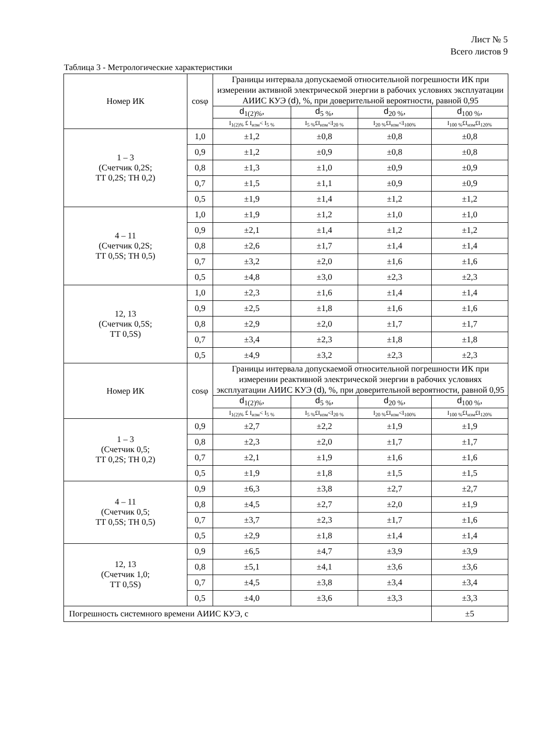Лист № 5
Всего листов 9
Таблица 3 - Метрологические характеристики
| Номер ИК | cosφ | Границы интервала допускаемой относительной погрешности ИК при измерении активной электрической энергии в рабочих условиях эксплуатации АИИС КУЭ ( d ), %, при доверительной вероятности, равной 0,95 | | | |
| --- | --- | --- | --- | --- | --- |
| | | d<sub>1(2)%</sub>, | d<sub>5 %</sub>, | d<sub>20 %</sub>, | d<sub>100 %</sub>, |
| | | I<sub>1(2)%</sub> £ I<sub>изм</sub>< I<sub>5 %</sub> | I<sub>5 %</sub>£I<sub>изм</sub><I<sub>20 %</sub> | I<sub>20 %</sub>£I<sub>изм</sub><I<sub>100%</sub> | I<sub>100 %</sub>£I<sub>изм</sub>£I<sub>120%</sub> |
| 1 – 3 (Счетчик 0,2S; ТТ 0,2S; ТН 0,2) | 1,0 | ±1,2 | ±0,8 | ±0,8 | ±0,8 |
| | 0,9 | ±1,2 | ±0,9 | ±0,8 | ±0,8 |
| | 0,8 | ±1,3 | ±1,0 | ±0,9 | ±0,9 |
| | 0,7 | ±1,5 | ±1,1 | ±0,9 | ±0,9 |
| | 0,5 | ±1,9 | ±1,4 | ±1,2 | ±1,2 |
| 4 – 11 (Счетчик 0,2S; ТТ 0,5S; ТН 0,5) | 1,0 | ±1,9 | ±1,2 | ±1,0 | ±1,0 |
| | 0,9 | ±2,1 | ±1,4 | ±1,2 | ±1,2 |
| | 0,8 | ±2,6 | ±1,7 | ±1,4 | ±1,4 |
| | 0,7 | ±3,2 | ±2,0 | ±1,6 | ±1,6 |
| | 0,5 | ±4,8 | ±3,0 | ±2,3 | ±2,3 |
| 12, 13 (Счетчик 0,5S; ТТ 0,5S) | 1,0 | ±2,3 | ±1,6 | ±1,4 | ±1,4 |
| | 0,9 | ±2,5 | ±1,8 | ±1,6 | ±1,6 |
| | 0,8 | ±2,9 | ±2,0 | ±1,7 | ±1,7 |
| | 0,7 | ±3,4 | ±2,3 | ±1,8 | ±1,8 |
| | 0,5 | ±4,9 | ±3,2 | ±2,3 | ±2,3 |
| Номер ИК | cosφ | Границы интервала допускаемой относительной погрешности ИК при измерении реактивной электрической энергии в рабочих условиях эксплуатации АИИС КУЭ ( d ), %, при доверительной вероятности, равной 0,95 | | | |
| | | d<sub>1(2)%</sub>, | d<sub>5 %</sub>, | d<sub>20 %</sub>, | d<sub>100 %</sub>, |
| | | I<sub>1(2)%</sub> £ I<sub>изм</sub>< I<sub>5 %</sub> | I<sub>5 %</sub>£I<sub>изм</sub><I<sub>20 %</sub> | I<sub>20 %</sub>£I<sub>изм</sub><I<sub>100%</sub> | I<sub>100 %</sub>£I<sub>изм</sub>£I<sub>120%</sub> |
| 1 – 3 (Счетчик 0,5; ТТ 0,2S; ТН 0,2) | 0,9 | ±2,7 | ±2,2 | ±1,9 | ±1,9 |
| | 0,8 | ±2,3 | ±2,0 | ±1,7 | ±1,7 |
| | 0,7 | ±2,1 | ±1,9 | ±1,6 | ±1,6 |
| | 0,5 | ±1,9 | ±1,8 | ±1,5 | ±1,5 |
| 4 – 11 (Счетчик 0,5; ТТ 0,5S; ТН 0,5) | 0,9 | ±6,3 | ±3,8 | ±2,7 | ±2,7 |
| | 0,8 | ±4,5 | ±2,7 | ±2,0 | ±1,9 |
| | 0,7 | ±3,7 | ±2,3 | ±1,7 | ±1,6 |
| | 0,5 | ±2,9 | ±1,8 | ±1,4 | ±1,4 |
| 12, 13 (Счетчик 1,0; ТТ 0,5S) | 0,9 | ±6,5 | ±4,7 | ±3,9 | ±3,9 |
| | 0,8 | ±5,1 | ±4,1 | ±3,6 | ±3,6 |
| | 0,7 | ±4,5 | ±3,8 | ±3,4 | ±3,4 |
| | 0,5 | ±4,0 | ±3,6 | ±3,3 | ±3,3 |
| Погрешность системного времени АИИС КУЭ, с | | | | | ±5 |